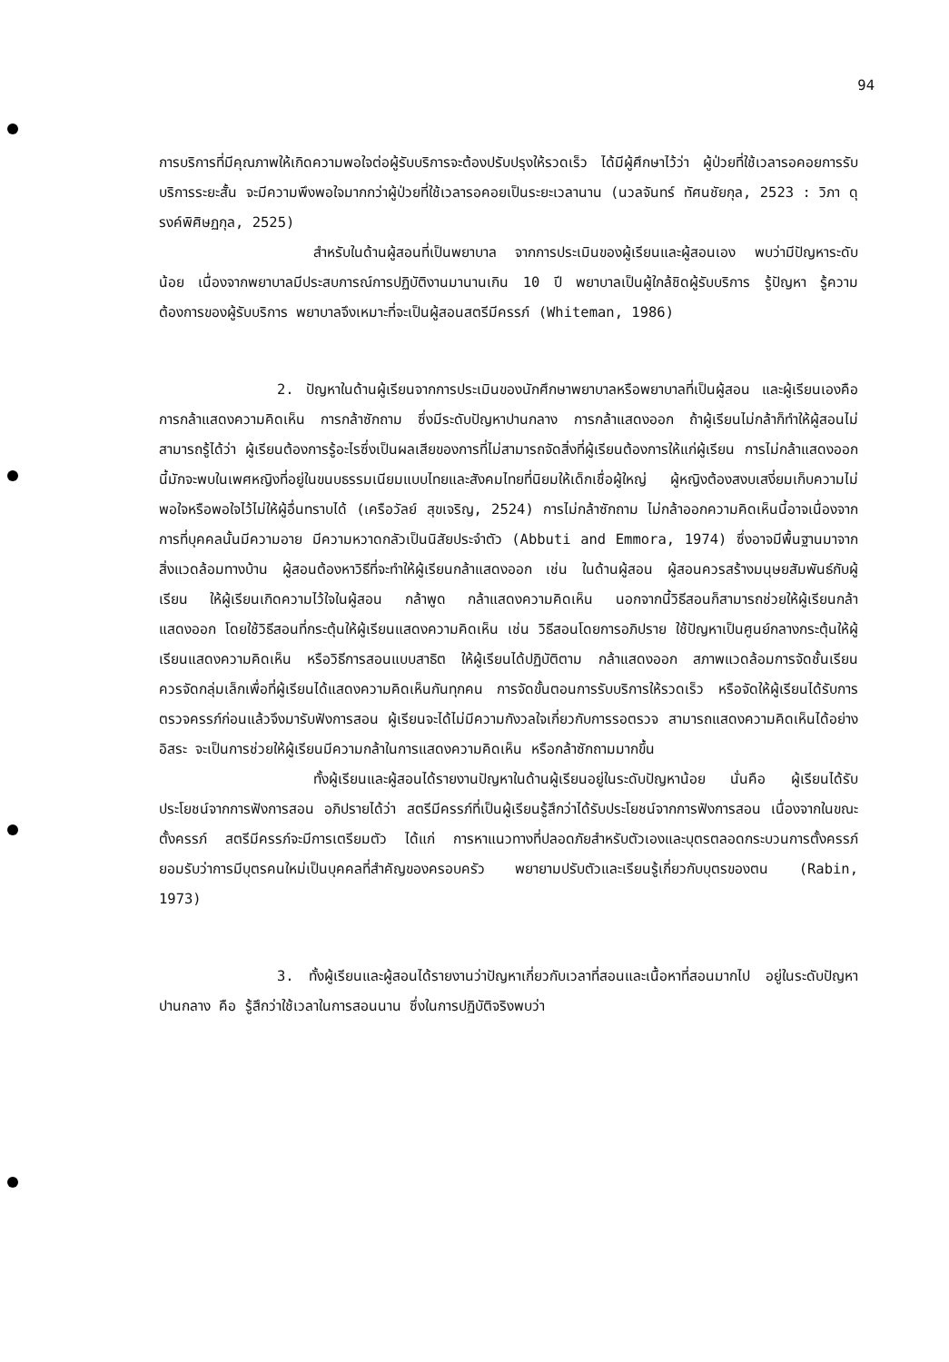94
การบริการที่มีคุณภาพให้เกิดความพอใจต่อผู้รับบริการจะต้องปรับปรุงให้รวดเร็ว ได้มีผู้ศึกษาไว้ว่า ผู้ป่วยที่ใช้เวลารอคอยการรับบริการระยะสั้น จะมีความพึงพอใจมากกว่าผู้ป่วยที่ใช้เวลารอคอยเป็นระยะเวลานาน (นวลจันทร์ ทัศนชัยกุล, 2523 : วิภา ดุรงค์พิศิษฏกุล, 2525)
สำหรับในด้านผู้สอนที่เป็นพยาบาล จากการประเมินของผู้เรียนและผู้สอนเอง พบว่ามีปัญหาระดับน้อย เนื่องจากพยาบาลมีประสบการณ์การปฏิบัติงานมานานเกิน 10 ปี พยาบาลเป็นผู้ใกล้ชิดผู้รับบริการ รู้ปัญหา รู้ความต้องการของผู้รับบริการ พยาบาลจึงเหมาะที่จะเป็นผู้สอนสตรีมีครรภ์ (Whiteman, 1986)
2. ปัญหาในด้านผู้เรียนจากการประเมินของนักศึกษาพยาบาลหรือพยาบาลที่เป็นผู้สอน และผู้เรียนเองคือ การกล้าแสดงความคิดเห็น การกล้าซักถาม ซึ่งมีระดับปัญหาปานกลาง การกล้าแสดงออก ถ้าผู้เรียนไม่กล้าก็ทำให้ผู้สอนไม่สามารถรู้ได้ว่า ผู้เรียนต้องการรู้อะไรซึ่งเป็นผลเสียของการที่ไม่สามารถจัดสิ่งที่ผู้เรียนต้องการให้แก่ผู้เรียน การไม่กล้าแสดงออกนี้มักจะพบในเพศหญิงที่อยู่ในขนบธรรมเนียมแบบไทยและสังคมไทยที่นิยมให้เด็กเชื่อผู้ใหญ่ ผู้หญิงต้องสงบเสงี่ยมเก็บความไม่พอใจหรือพอใจไว้ไม่ให้ผู้อื่นทราบได้ (เครือวัลย์ สุขเจริญ, 2524) การไม่กล้าซักถาม ไม่กล้าออกความคิดเห็นนี้อาจเนื่องจากการที่บุคคลนั้นมีความอาย มีความหวาดกลัวเป็นนิสัยประจำตัว (Abbuti and Emmora, 1974) ซึ่งอาจมีพื้นฐานมาจากสิ่งแวดล้อมทางบ้าน ผู้สอนต้องหาวิธีที่จะทำให้ผู้เรียนกล้าแสดงออก เช่น ในด้านผู้สอน ผู้สอนควรสร้างมนุษยสัมพันธ์กับผู้เรียน ให้ผู้เรียนเกิดความไว้ใจในผู้สอน กล้าพูด กล้าแสดงความคิดเห็น นอกจากนี้วิธีสอนก็สามารถช่วยให้ผู้เรียนกล้าแสดงออก โดยใช้วิธีสอนที่กระตุ้นให้ผู้เรียนแสดงความคิดเห็น เช่น วิธีสอนโดยการอภิปราย ใช้ปัญหาเป็นศูนย์กลางกระตุ้นให้ผู้เรียนแสดงความคิดเห็น หรือวิธีการสอนแบบสาธิต ให้ผู้เรียนได้ปฏิบัติตาม กล้าแสดงออก สภาพแวดล้อมการจัดชั้นเรียน ควรจัดกลุ่มเล็กเพื่อที่ผู้เรียนได้แสดงความคิดเห็นกันทุกคน การจัดขั้นตอนการรับบริการให้รวดเร็ว หรือจัดให้ผู้เรียนได้รับการตรวจครรภ์ก่อนแล้วจึงมารับฟังการสอน ผู้เรียนจะได้ไม่มีความกังวลใจเกี่ยวกับการรอตรวจ สามารถแสดงความคิดเห็นได้อย่างอิสระ จะเป็นการช่วยให้ผู้เรียนมีความกล้าในการแสดงความคิดเห็น หรือกล้าซักถามมากขึ้น
ทั้งผู้เรียนและผู้สอนได้รายงานปัญหาในด้านผู้เรียนอยู่ในระดับปัญหาน้อย นั่นคือ ผู้เรียนได้รับประโยชน์จากการฟังการสอน อภิปรายได้ว่า สตรีมีครรภ์ที่เป็นผู้เรียนรู้สึกว่าได้รับประโยชน์จากการฟังการสอน เนื่องจากในขณะตั้งครรภ์ สตรีมีครรภ์จะมีการเตรียมตัว ได้แก่ การหาแนวทางที่ปลอดภัยสำหรับตัวเองและบุตรตลอดกระบวนการตั้งครรภ์ ยอมรับว่าการมีบุตรคนใหม่เป็นบุคคลที่สำคัญของครอบครัว พยายามปรับตัวและเรียนรู้เกี่ยวกับบุตรของตน (Rabin, 1973)
3. ทั้งผู้เรียนและผู้สอนได้รายงานว่าปัญหาเกี่ยวกับเวลาที่สอนและเนื้อหาที่สอนมากไป อยู่ในระดับปัญหาปานกลาง คือ รู้สึกว่าใช้เวลาในการสอนนาน ซึ่งในการปฏิบัติจริงพบว่า